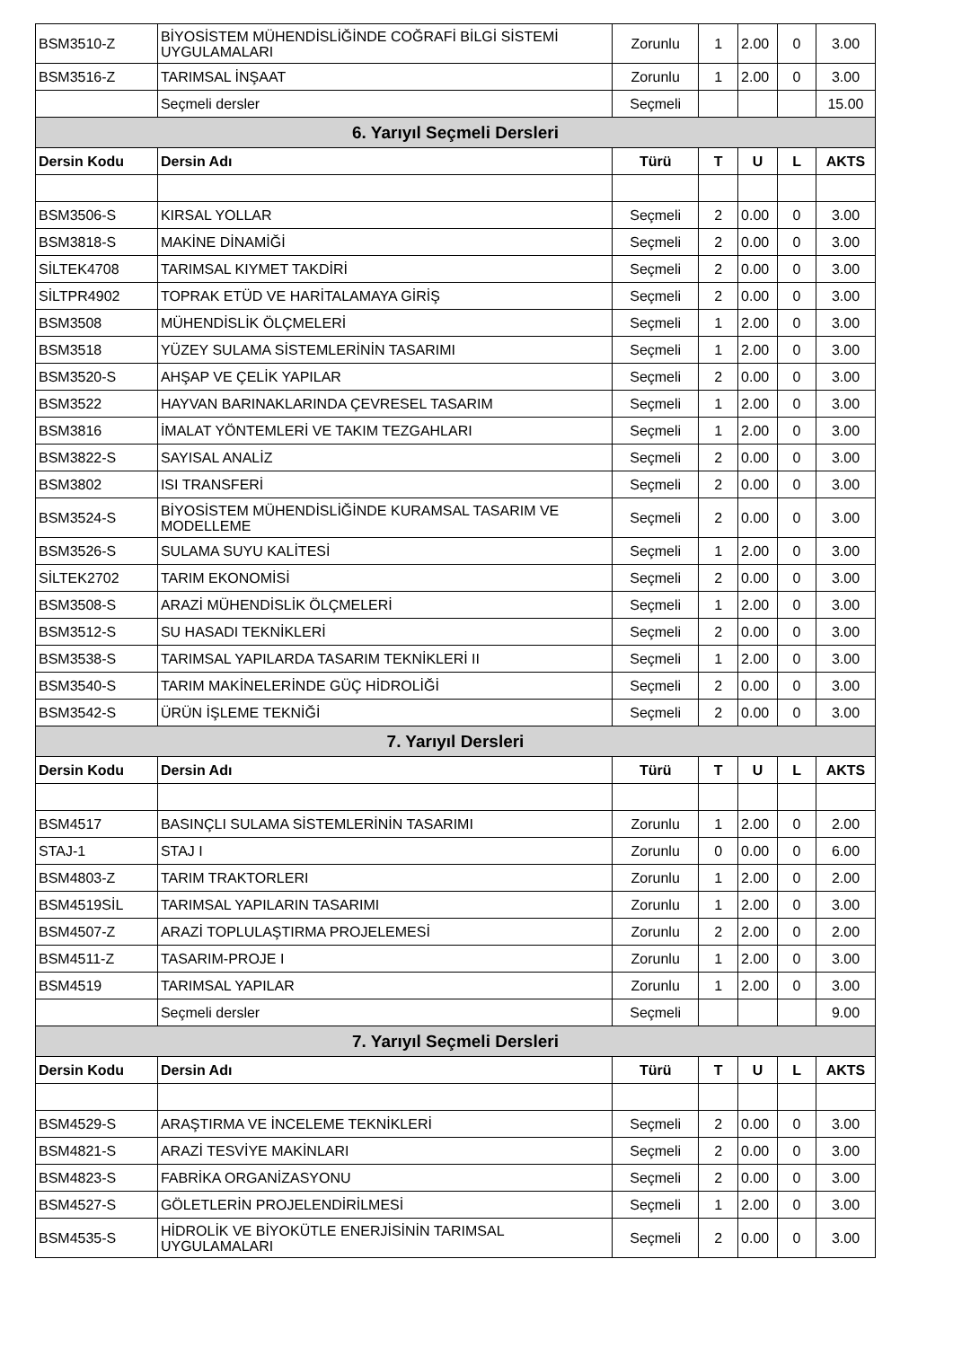| BSM3510-Z | BİYOSİSTEM MÜHENDİSLİĞİNDE COĞRAFİ BİLGİ SİSTEMİ UYGULAMALARI | Zorunlu | 1 | 2.00 | 0 | 3.00 |
| BSM3516-Z | TARIMSAL İNŞAAT | Zorunlu | 1 | 2.00 | 0 | 3.00 |
| | Seçmeli dersler | Seçmeli | | | | 15.00 |
| 6. Yarıyıl Seçmeli Dersleri | | | | | | |
| Dersin Kodu | Dersin Adı | Türü | T | U | L | AKTS |
| BSM3506-S | KIRSAL YOLLAR | Seçmeli | 2 | 0.00 | 0 | 3.00 |
| BSM3818-S | MAKİNE DİNAMİĞİ | Seçmeli | 2 | 0.00 | 0 | 3.00 |
| SİLTEK4708 | TARIMSAL KIYMET TAKDİRİ | Seçmeli | 2 | 0.00 | 0 | 3.00 |
| SİLTPR4902 | TOPRAK ETÜD VE HARİTALAMAYA GİRİŞ | Seçmeli | 2 | 0.00 | 0 | 3.00 |
| BSM3508 | MÜHENDİSLİK ÖLÇMELERİ | Seçmeli | 1 | 2.00 | 0 | 3.00 |
| BSM3518 | YÜZEY SULAMA SİSTEMLERİNİN TASARIMI | Seçmeli | 1 | 2.00 | 0 | 3.00 |
| BSM3520-S | AHŞAP VE ÇELİK YAPILAR | Seçmeli | 2 | 0.00 | 0 | 3.00 |
| BSM3522 | HAYVAN BARINAKLARINDA ÇEVRESEL TASARIM | Seçmeli | 1 | 2.00 | 0 | 3.00 |
| BSM3816 | İMALAT YÖNTEMLERİ VE TAKIM TEZGAHLARI | Seçmeli | 1 | 2.00 | 0 | 3.00 |
| BSM3822-S | SAYISAL ANALİZ | Seçmeli | 2 | 0.00 | 0 | 3.00 |
| BSM3802 | ISI TRANSFERİ | Seçmeli | 2 | 0.00 | 0 | 3.00 |
| BSM3524-S | BİYOSİSTEM MÜHENDİSLİĞİNDE KURAMSAL TASARIM VE MODELLEME | Seçmeli | 2 | 0.00 | 0 | 3.00 |
| BSM3526-S | SULAMA SUYU KALİTESİ | Seçmeli | 1 | 2.00 | 0 | 3.00 |
| SİLTEK2702 | TARIM EKONOMİSİ | Seçmeli | 2 | 0.00 | 0 | 3.00 |
| BSM3508-S | ARAZİ MÜHENDİSLİK ÖLÇMELERİ | Seçmeli | 1 | 2.00 | 0 | 3.00 |
| BSM3512-S | SU HASADI TEKNİKLERİ | Seçmeli | 2 | 0.00 | 0 | 3.00 |
| BSM3538-S | TARIMSAL YAPILARDA TASARIM TEKNİKLERİ II | Seçmeli | 1 | 2.00 | 0 | 3.00 |
| BSM3540-S | TARIM MAKİNELERİNDE GÜÇ HİDROLİĞİ | Seçmeli | 2 | 0.00 | 0 | 3.00 |
| BSM3542-S | ÜRÜN İŞLEME TEKNİĞİ | Seçmeli | 2 | 0.00 | 0 | 3.00 |
| 7. Yarıyıl Dersleri | | | | | | |
| Dersin Kodu | Dersin Adı | Türü | T | U | L | AKTS |
| BSM4517 | BASINÇLI SULAMA SİSTEMLERİNİN TASARIMI | Zorunlu | 1 | 2.00 | 0 | 2.00 |
| STAJ-1 | STAJ I | Zorunlu | 0 | 0.00 | 0 | 6.00 |
| BSM4803-Z | TARIM TRAKTORLERI | Zorunlu | 1 | 2.00 | 0 | 2.00 |
| BSM4519SİL | TARIMSAL YAPILARIN TASARIMI | Zorunlu | 1 | 2.00 | 0 | 3.00 |
| BSM4507-Z | ARAZİ TOPLULAŞTIRMA PROJELEMESİ | Zorunlu | 2 | 2.00 | 0 | 2.00 |
| BSM4511-Z | TASARIM-PROJE I | Zorunlu | 1 | 2.00 | 0 | 3.00 |
| BSM4519 | TARIMSAL YAPILAR | Zorunlu | 1 | 2.00 | 0 | 3.00 |
| | Seçmeli dersler | Seçmeli | | | | 9.00 |
| 7. Yarıyıl Seçmeli Dersleri | | | | | | |
| Dersin Kodu | Dersin Adı | Türü | T | U | L | AKTS |
| BSM4529-S | ARAŞTIRMA VE İNCELEME TEKNİKLERİ | Seçmeli | 2 | 0.00 | 0 | 3.00 |
| BSM4821-S | ARAZİ TESVİYE MAKİNLARI | Seçmeli | 2 | 0.00 | 0 | 3.00 |
| BSM4823-S | FABRİKA ORGANİZASYONU | Seçmeli | 2 | 0.00 | 0 | 3.00 |
| BSM4527-S | GÖLETLERİN PROJELENDİRİLMESİ | Seçmeli | 1 | 2.00 | 0 | 3.00 |
| BSM4535-S | HİDROLİK VE BİYOKÜTLE ENERJİSİNİN TARIMSAL UYGULAMALARI | Seçmeli | 2 | 0.00 | 0 | 3.00 |